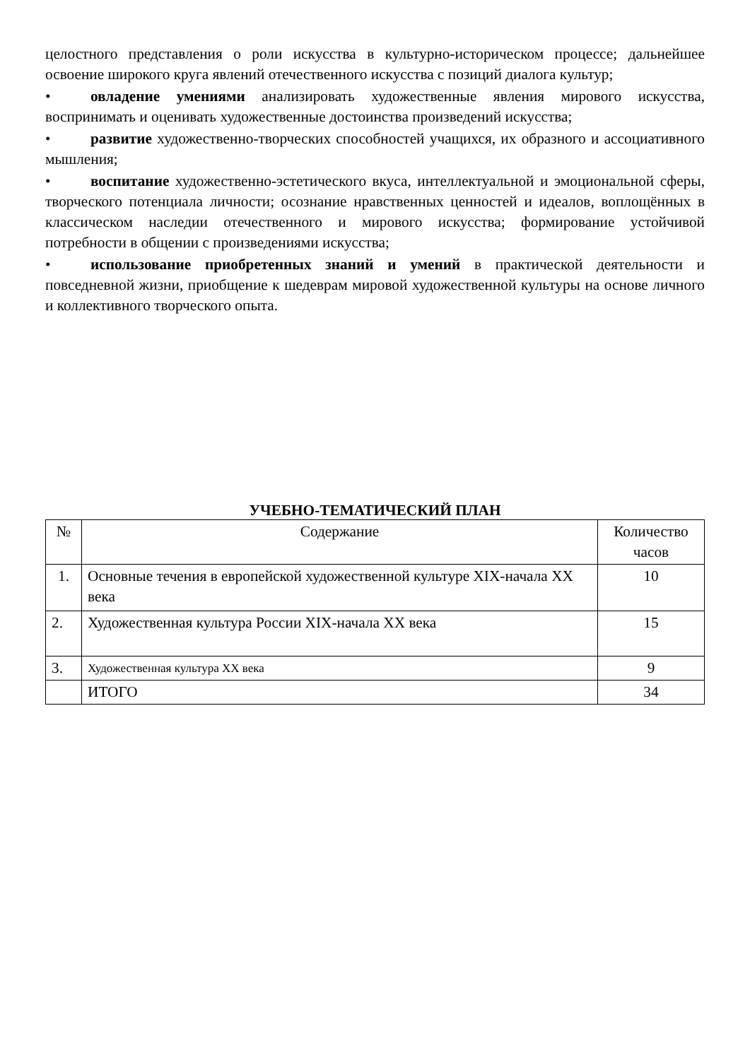целостного представления о роли искусства в культурно-историческом процессе; дальнейшее освоение широкого круга явлений отечественного искусства с позиций диалога культур;
• овладение умениями анализировать художественные явления мирового искусства, воспринимать и оценивать художественные достоинства произведений искусства;
• развитие художественно-творческих способностей учащихся, их образного и ассоциативного мышления;
• воспитание художественно-эстетического вкуса, интеллектуальной и эмоциональной сферы, творческого потенциала личности; осознание нравственных ценностей и идеалов, воплощённых в классическом наследии отечественного и мирового искусства; формирование устойчивой потребности в общении с произведениями искусства;
• использование приобретенных знаний и умений в практической деятельности и повседневной жизни, приобщение к шедеврам мировой художественной культуры на основе личного и коллективного творческого опыта.
УЧЕБНО-ТЕМАТИЧЕСКИЙ ПЛАН
| № | Содержание | Количество часов |
| --- | --- | --- |
| 1. | Основные течения в европейской художественной культуре XIX-начала XX века | 10 |
| 2. | Художественная культура России XIX-начала XX века | 15 |
| 3. | Художественная культура XX века | 9 |
| | ИТОГО | 34 |